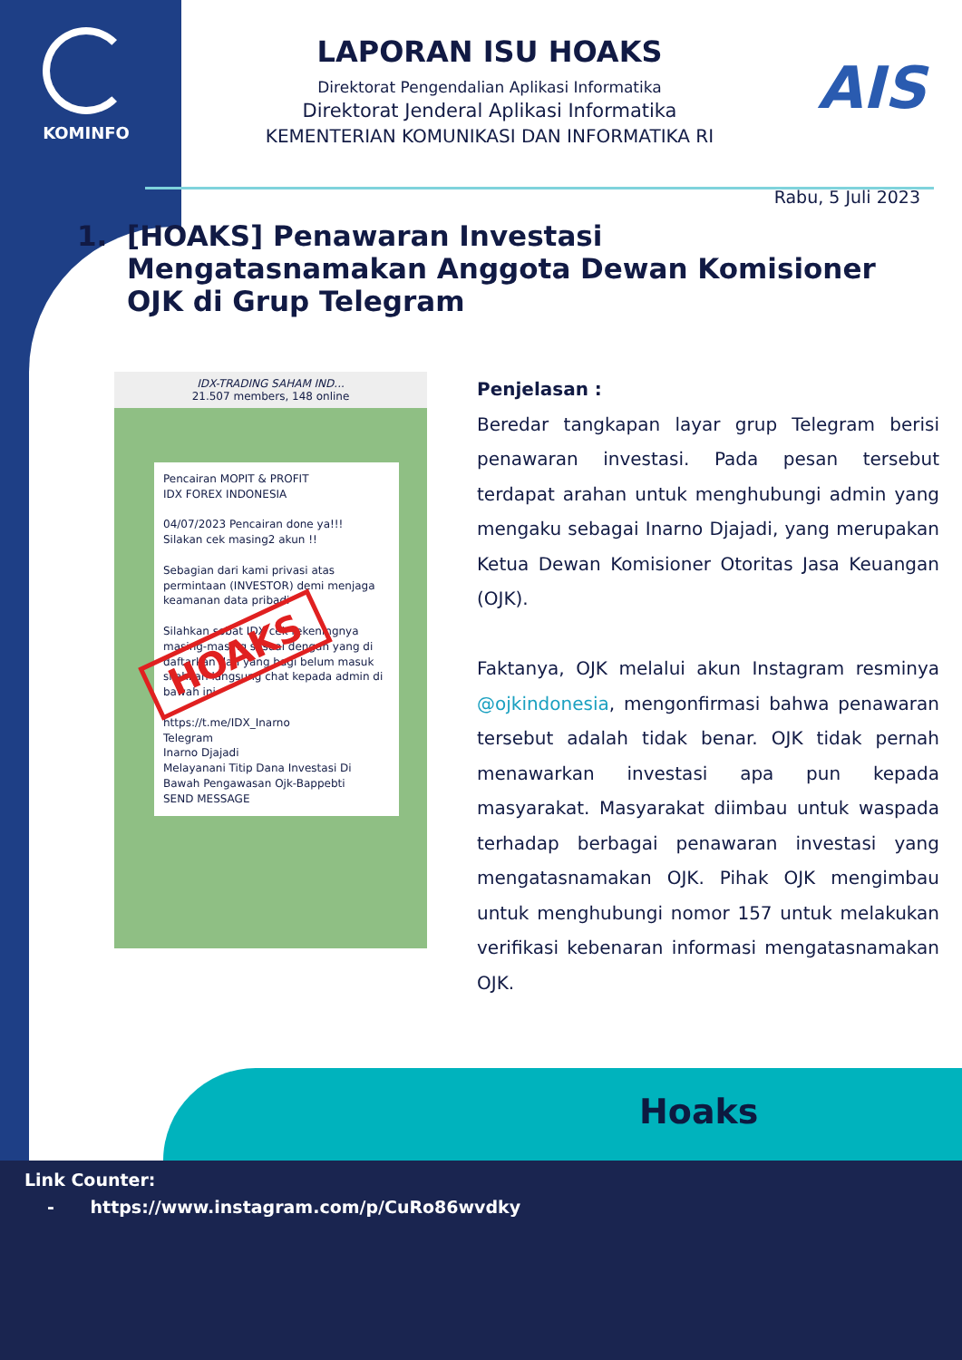KOMINFO
AIS
LAPORAN ISU HOAKS
Direktorat Pengendalian Aplikasi Informatika
Direktorat Jenderal Aplikasi Informatika
KEMENTERIAN KOMUNIKASI DAN INFORMATIKA RI
Rabu, 5 Juli 2023
1. [HOAKS] Penawaran Investasi Mengatasnamakan Anggota Dewan Komisioner OJK di Grup Telegram
IDX-TRADING SAHAM IND...
21.507 members, 148 online
Pencairan MOPIT & PROFIT
IDX FOREX INDONESIA
04/07/2023 Pencairan done ya!!!
Silakan cek masing2 akun !!
Sebagian dari kami privasi atas permintaan (INVESTOR) demi menjaga keamanan data pribadi
Silahkan sobat IDX cek rekeningnya masing-masing sesuai dengan yang di daftarkan dan yang bagi belum masuk silahkan langsung chat kepada admin di bawah ini
https://t.me/IDX_Inarno
Telegram
Inarno Djajadi
Melayanani Titip Dana Investasi Di Bawah Pengawasan Ojk-Bappebti
SEND MESSAGE
HOAKS
Penjelasan :
Beredar tangkapan layar grup Telegram berisi penawaran investasi. Pada pesan tersebut terdapat arahan untuk menghubungi admin yang mengaku sebagai Inarno Djajadi, yang merupakan Ketua Dewan Komisioner Otoritas Jasa Keuangan (OJK).
Faktanya, OJK melalui akun Instagram resminya @ojkindonesia, mengonfirmasi bahwa penawaran tersebut adalah tidak benar. OJK tidak pernah menawarkan investasi apa pun kepada masyarakat. Masyarakat diimbau untuk waspada terhadap berbagai penawaran investasi yang mengatasnamakan OJK. Pihak OJK mengimbau untuk menghubungi nomor 157 untuk melakukan verifikasi kebenaran informasi mengatasnamakan OJK.
Hoaks
Link Counter:
- https://www.instagram.com/p/CuRo86wvdky